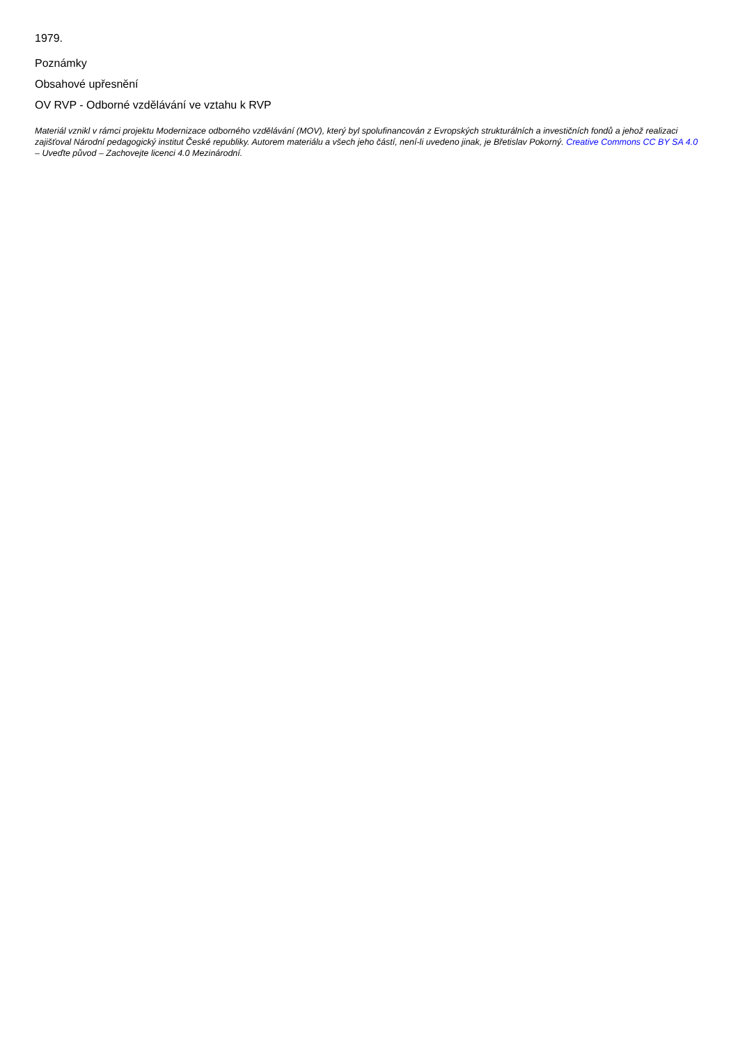1979.
Poznámky
Obsahové upřesnění
OV RVP - Odborné vzdělávání ve vztahu k RVP
Materiál vznikl v rámci projektu Modernizace odborného vzdělávání (MOV), který byl spolufinancován z Evropských strukturálních a investičních fondů a jehož realizaci zajišťoval Národní pedagogický institut České republiky. Autorem materiálu a všech jeho částí, není-li uvedeno jinak, je Břetislav Pokorný. Creative Commons CC BY SA 4.0 – Uveďte původ – Zachovejte licenci 4.0 Mezinárodní.